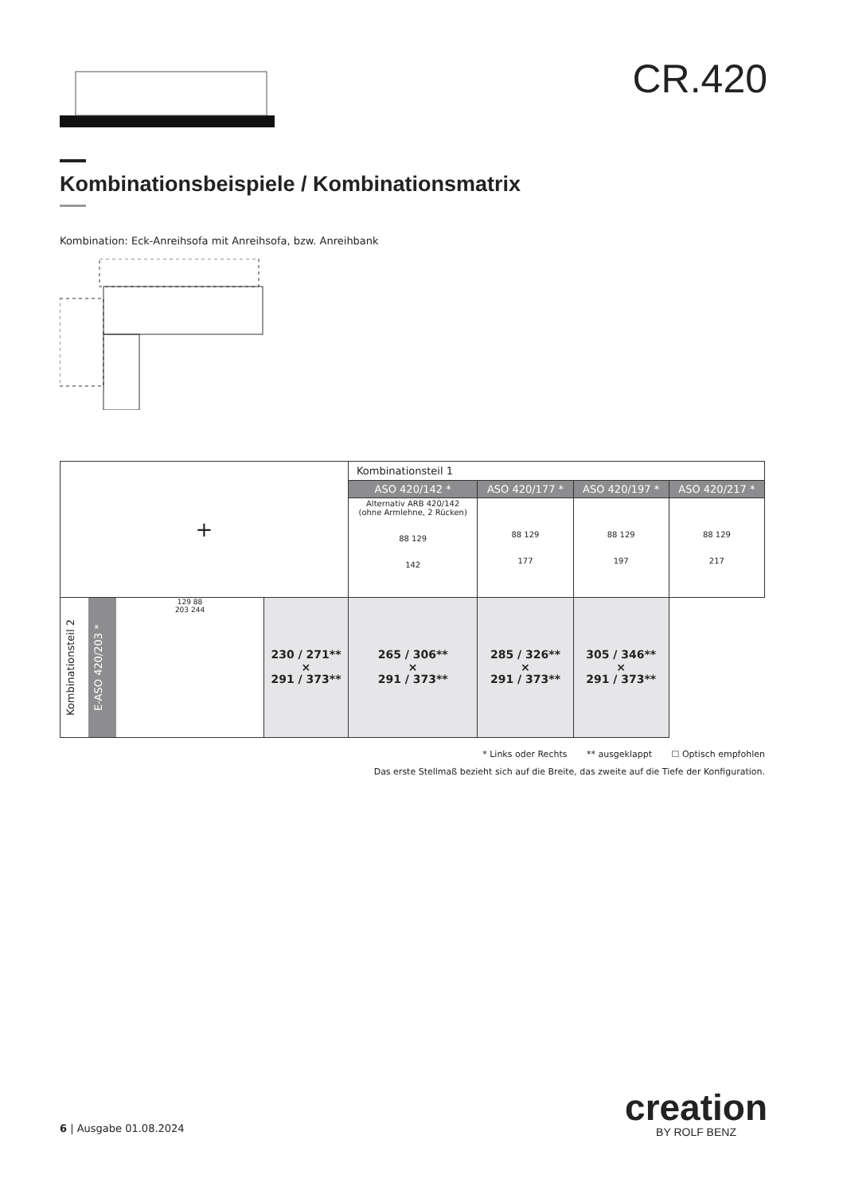CR.420
Kombinationsbeispiele / Kombinationsmatrix
Kombination: Eck-Anreihsofa mit Anreihsofa, bzw. Anreihbank
| + | | Kombinationsteil 1 | | | |
| | | ASO 420/142 * | ASO 420/177 * | ASO 420/197 * | ASO 420/217 * |
| | | Alternativ ARB 420/142 (ohne Armlehne, 2 Rücken) 88 129 142 | 88 129 177 | 88 129 197 | 88 129 217 |
| Kombinationsteil 2 E-ASO 420/203 * 129 88 203 244 | | 230 / 271** × 291 / 373** | 265 / 306** × 291 / 373** | 285 / 326** × 291 / 373** | 305 / 346** × 291 / 373** |
* Links oder Rechts ** ausgeklappt ☐ Optisch empfohlen
Das erste Stellmaß bezieht sich auf die Breite, das zweite auf die Tiefe der Konfiguration.
6 | Ausgabe 01.08.2024
creation
BY ROLF BENZ